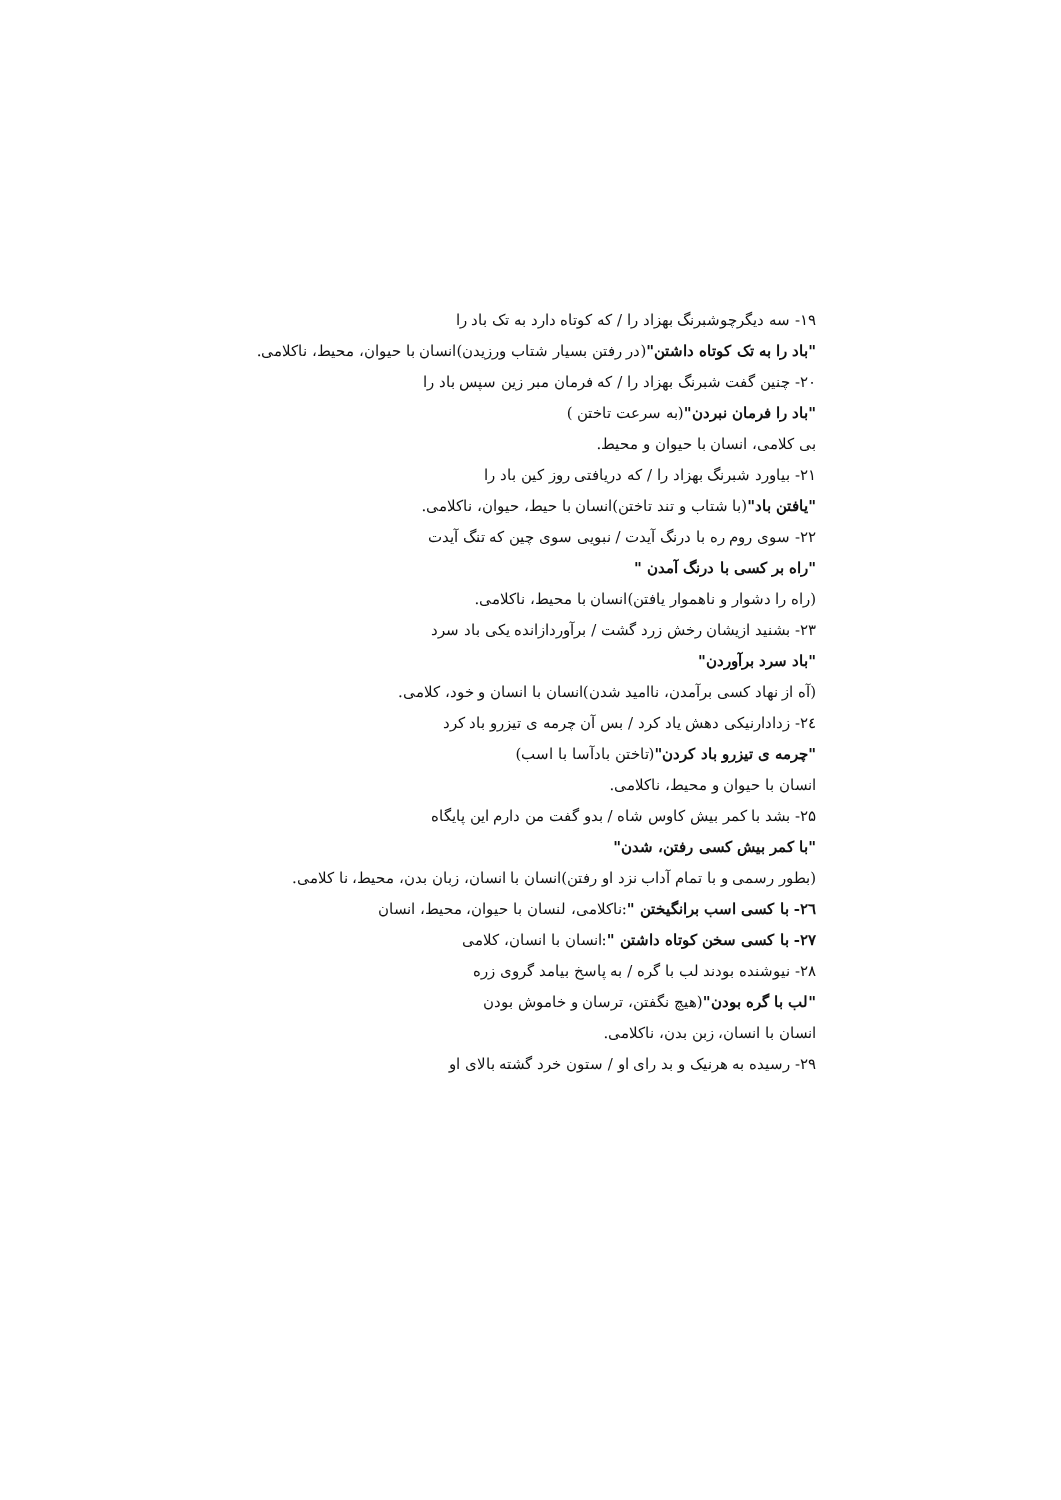۱۹- سه دیگرچوشبرنگ بهزاد را / که کوتاه دارد به تک باد را
"باد را به تک کوتاه داشتن"(در رفتن بسیار شتاب ورزیدن)انسان با حیوان، محیط، ناکلامی.
۲۰- چنین گفت شبرنگ بهزاد را / که فرمان مبر زین سپس باد را
"باد را فرمان نبردن"(به سرعت تاختن )
بی کلامی، انسان با حیوان و محیط.
۲۱- بیاورد شبرنگ بهزاد را / که دریافتی روز کین باد را
"یافتن باد"(با شتاب و تند تاختن)انسان با حیط، حیوان، ناکلامی.
۲۲- سوی روم ره با درنگ آیدت / نبویی سوی چین که تنگ آیدت
"راه بر کسی با درنگ آمدن "
(راه را دشوار و ناهموار یافتن)انسان با محیط، ناکلامی.
۲۳- بشنید ازیشان رخش زرد گشت / برآوردازانده یکی باد سرد
"باد سرد برآوردن"
(آه از نهاد کسی برآمدن، ناامید شدن)انسان با انسان و خود، کلامی.
۲٤- زدادارنیکی دهش یاد کرد / بس آن چرمه ی تیزرو باد کرد
"چرمه ی تیزرو باد کردن"(تاختن بادآسا با اسب)
انسان با حیوان و محیط، ناکلامی.
۲۵- بشد با کمر بیش کاوس شاه / بدو گفت من دارم این پایگاه
"با کمر بیش کسی رفتن، شدن"
(بطور رسمی و با تمام آداب نزد او رفتن)انسان با انسان، زبان بدن، محیط، نا کلامی.
۲٦- با کسی اسب برانگیختن ":ناکلامی، لنسان با حیوان، محیط، انسان
۲۷- با کسی سخن کوتاه داشتن ":انسان با انسان، کلامی
۲۸- نیوشنده بودند لب با گره / به پاسخ بیامد گروی زره
"لب با گره بودن"(هیچ نگفتن، ترسان و خاموش بودن
انسان با انسان، زبن بدن، ناکلامی.
۲۹- رسیده به هرنیک و بد رای او / ستون خرد گشته بالای او